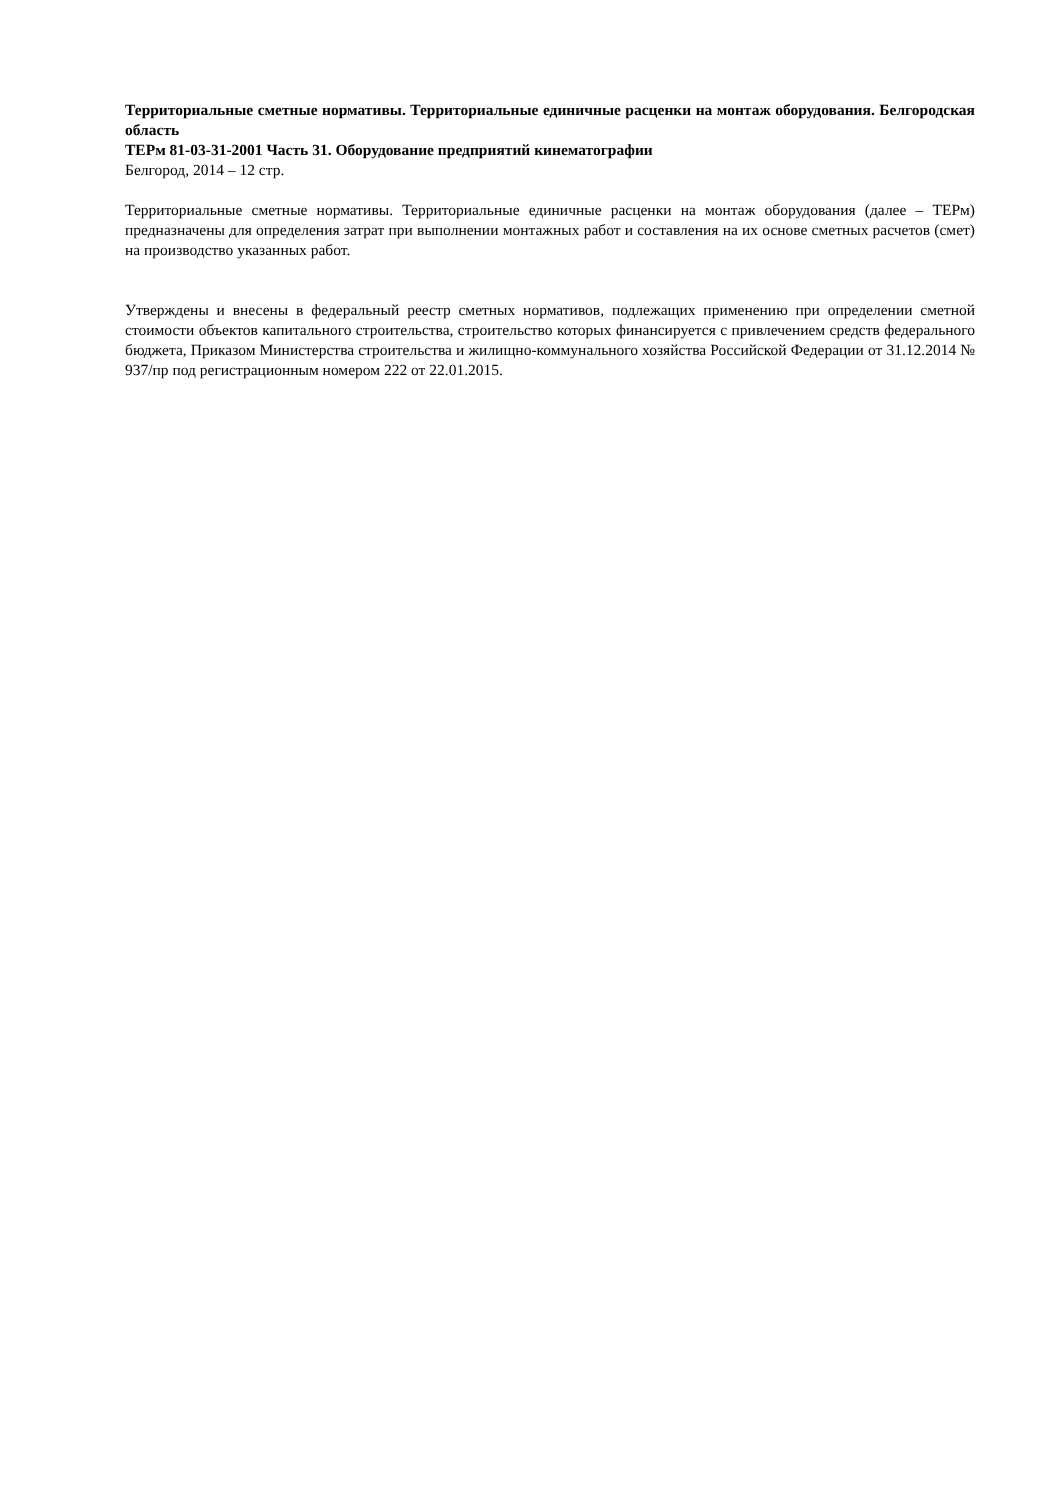Территориальные сметные нормативы. Территориальные единичные расценки на монтаж оборудования. Белгородская область
ТЕРм 81-03-31-2001 Часть 31. Оборудование предприятий кинематографии
Белгород, 2014 – 12 стр.
Территориальные сметные нормативы. Территориальные единичные расценки на монтаж оборудования (далее – ТЕРм) предназначены для определения затрат при выполнении монтажных работ и составления на их основе сметных расчетов (смет) на производство указанных работ.
Утверждены и внесены в федеральный реестр сметных нормативов, подлежащих применению при определении сметной стоимости объектов капитального строительства, строительство которых финансируется с привлечением средств федерального бюджета, Приказом Министерства строительства и жилищно-коммунального хозяйства Российской Федерации от 31.12.2014 № 937/пр под регистрационным номером 222 от 22.01.2015.